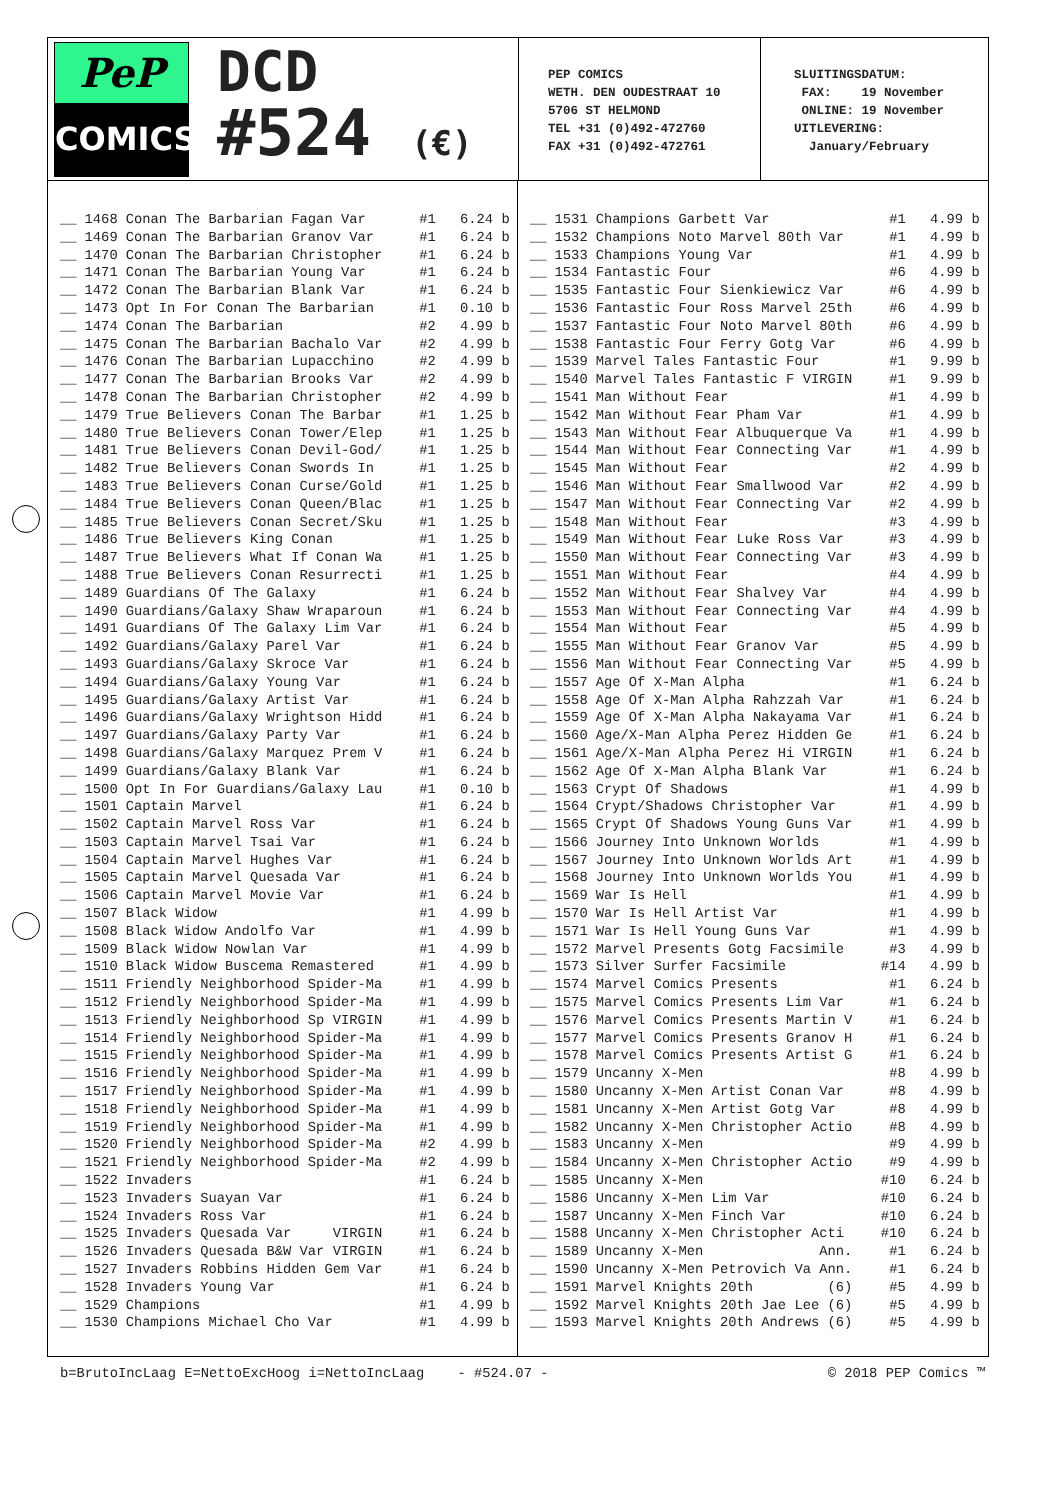PeP
COMICS
DCD
#524 (€)
PEP COMICS WETH. DEN OUDESTRAAT 10 5706 ST HELMOND TEL +31 (0)492-472760 FAX +31 (0)492-472761
SLUITINGSDATUM: FAX: 19 November ONLINE: 19 November UITLEVERING: January/February
| __ | 1468 | Conan The Barbarian Fagan Var | #1 | 6.24 b |
| __ | 1469 | Conan The Barbarian Granov Var | #1 | 6.24 b |
| __ | 1470 | Conan The Barbarian Christopher | #1 | 6.24 b |
| __ | 1471 | Conan The Barbarian Young Var | #1 | 6.24 b |
| __ | 1472 | Conan The Barbarian Blank Var | #1 | 6.24 b |
| __ | 1473 | Opt In For Conan The Barbarian | #1 | 0.10 b |
| __ | 1474 | Conan The Barbarian | #2 | 4.99 b |
| __ | 1475 | Conan The Barbarian Bachalo Var | #2 | 4.99 b |
| __ | 1476 | Conan The Barbarian Lupacchino | #2 | 4.99 b |
| __ | 1477 | Conan The Barbarian Brooks Var | #2 | 4.99 b |
| __ | 1478 | Conan The Barbarian Christopher | #2 | 4.99 b |
| __ | 1479 | True Believers Conan The Barbar | #1 | 1.25 b |
| __ | 1480 | True Believers Conan Tower/Elep | #1 | 1.25 b |
| __ | 1481 | True Believers Conan Devil-God/ | #1 | 1.25 b |
| __ | 1482 | True Believers Conan Swords In | #1 | 1.25 b |
| __ | 1483 | True Believers Conan Curse/Gold | #1 | 1.25 b |
| __ | 1484 | True Believers Conan Queen/Blac | #1 | 1.25 b |
| __ | 1485 | True Believers Conan Secret/Sku | #1 | 1.25 b |
| __ | 1486 | True Believers King Conan | #1 | 1.25 b |
| __ | 1487 | True Believers What If Conan Wa | #1 | 1.25 b |
| __ | 1488 | True Believers Conan Resurrecti | #1 | 1.25 b |
| __ | 1489 | Guardians Of The Galaxy | #1 | 6.24 b |
| __ | 1490 | Guardians/Galaxy Shaw Wraparoun | #1 | 6.24 b |
| __ | 1491 | Guardians Of The Galaxy Lim Var | #1 | 6.24 b |
| __ | 1492 | Guardians/Galaxy Parel Var | #1 | 6.24 b |
| __ | 1493 | Guardians/Galaxy Skroce Var | #1 | 6.24 b |
| __ | 1494 | Guardians/Galaxy Young Var | #1 | 6.24 b |
| __ | 1495 | Guardians/Galaxy Artist Var | #1 | 6.24 b |
| __ | 1496 | Guardians/Galaxy Wrightson Hidd | #1 | 6.24 b |
| __ | 1497 | Guardians/Galaxy Party Var | #1 | 6.24 b |
| __ | 1498 | Guardians/Galaxy Marquez Prem V | #1 | 6.24 b |
| __ | 1499 | Guardians/Galaxy Blank Var | #1 | 6.24 b |
| __ | 1500 | Opt In For Guardians/Galaxy Lau | #1 | 0.10 b |
| __ | 1501 | Captain Marvel | #1 | 6.24 b |
| __ | 1502 | Captain Marvel Ross Var | #1 | 6.24 b |
| __ | 1503 | Captain Marvel Tsai Var | #1 | 6.24 b |
| __ | 1504 | Captain Marvel Hughes Var | #1 | 6.24 b |
| __ | 1505 | Captain Marvel Quesada Var | #1 | 6.24 b |
| __ | 1506 | Captain Marvel Movie Var | #1 | 6.24 b |
| __ | 1507 | Black Widow | #1 | 4.99 b |
| __ | 1508 | Black Widow Andolfo Var | #1 | 4.99 b |
| __ | 1509 | Black Widow Nowlan Var | #1 | 4.99 b |
| __ | 1510 | Black Widow Buscema Remastered | #1 | 4.99 b |
| __ | 1511 | Friendly Neighborhood Spider-Ma | #1 | 4.99 b |
| __ | 1512 | Friendly Neighborhood Spider-Ma | #1 | 4.99 b |
| __ | 1513 | Friendly Neighborhood Sp VIRGIN | #1 | 4.99 b |
| __ | 1514 | Friendly Neighborhood Spider-Ma | #1 | 4.99 b |
| __ | 1515 | Friendly Neighborhood Spider-Ma | #1 | 4.99 b |
| __ | 1516 | Friendly Neighborhood Spider-Ma | #1 | 4.99 b |
| __ | 1517 | Friendly Neighborhood Spider-Ma | #1 | 4.99 b |
| __ | 1518 | Friendly Neighborhood Spider-Ma | #1 | 4.99 b |
| __ | 1519 | Friendly Neighborhood Spider-Ma | #1 | 4.99 b |
| __ | 1520 | Friendly Neighborhood Spider-Ma | #2 | 4.99 b |
| __ | 1521 | Friendly Neighborhood Spider-Ma | #2 | 4.99 b |
| __ | 1522 | Invaders | #1 | 6.24 b |
| __ | 1523 | Invaders Suayan Var | #1 | 6.24 b |
| __ | 1524 | Invaders Ross Var | #1 | 6.24 b |
| __ | 1525 | Invaders Quesada Var VIRGIN | #1 | 6.24 b |
| __ | 1526 | Invaders Quesada B&W Var VIRGIN | #1 | 6.24 b |
| __ | 1527 | Invaders Robbins Hidden Gem Var | #1 | 6.24 b |
| __ | 1528 | Invaders Young Var | #1 | 6.24 b |
| __ | 1529 | Champions | #1 | 4.99 b |
| __ | 1530 | Champions Michael Cho Var | #1 | 4.99 b |
| __ | 1531 | Champions Garbett Var | #1 | 4.99 b |
| __ | 1532 | Champions Noto Marvel 80th Var | #1 | 4.99 b |
| __ | 1533 | Champions Young Var | #1 | 4.99 b |
| __ | 1534 | Fantastic Four | #6 | 4.99 b |
| __ | 1535 | Fantastic Four Sienkiewicz Var | #6 | 4.99 b |
| __ | 1536 | Fantastic Four Ross Marvel 25th | #6 | 4.99 b |
| __ | 1537 | Fantastic Four Noto Marvel 80th | #6 | 4.99 b |
| __ | 1538 | Fantastic Four Ferry Gotg Var | #6 | 4.99 b |
| __ | 1539 | Marvel Tales Fantastic Four | #1 | 9.99 b |
| __ | 1540 | Marvel Tales Fantastic F VIRGIN | #1 | 9.99 b |
| __ | 1541 | Man Without Fear | #1 | 4.99 b |
| __ | 1542 | Man Without Fear Pham Var | #1 | 4.99 b |
| __ | 1543 | Man Without Fear Albuquerque Va | #1 | 4.99 b |
| __ | 1544 | Man Without Fear Connecting Var | #1 | 4.99 b |
| __ | 1545 | Man Without Fear | #2 | 4.99 b |
| __ | 1546 | Man Without Fear Smallwood Var | #2 | 4.99 b |
| __ | 1547 | Man Without Fear Connecting Var | #2 | 4.99 b |
| __ | 1548 | Man Without Fear | #3 | 4.99 b |
| __ | 1549 | Man Without Fear Luke Ross Var | #3 | 4.99 b |
| __ | 1550 | Man Without Fear Connecting Var | #3 | 4.99 b |
| __ | 1551 | Man Without Fear | #4 | 4.99 b |
| __ | 1552 | Man Without Fear Shalvey Var | #4 | 4.99 b |
| __ | 1553 | Man Without Fear Connecting Var | #4 | 4.99 b |
| __ | 1554 | Man Without Fear | #5 | 4.99 b |
| __ | 1555 | Man Without Fear Granov Var | #5 | 4.99 b |
| __ | 1556 | Man Without Fear Connecting Var | #5 | 4.99 b |
| __ | 1557 | Age Of X-Man Alpha | #1 | 6.24 b |
| __ | 1558 | Age Of X-Man Alpha Rahzzah Var | #1 | 6.24 b |
| __ | 1559 | Age Of X-Man Alpha Nakayama Var | #1 | 6.24 b |
| __ | 1560 | Age/X-Man Alpha Perez Hidden Ge | #1 | 6.24 b |
| __ | 1561 | Age/X-Man Alpha Perez Hi VIRGIN | #1 | 6.24 b |
| __ | 1562 | Age Of X-Man Alpha Blank Var | #1 | 6.24 b |
| __ | 1563 | Crypt Of Shadows | #1 | 4.99 b |
| __ | 1564 | Crypt/Shadows Christopher Var | #1 | 4.99 b |
| __ | 1565 | Crypt Of Shadows Young Guns Var | #1 | 4.99 b |
| __ | 1566 | Journey Into Unknown Worlds | #1 | 4.99 b |
| __ | 1567 | Journey Into Unknown Worlds Art | #1 | 4.99 b |
| __ | 1568 | Journey Into Unknown Worlds You | #1 | 4.99 b |
| __ | 1569 | War Is Hell | #1 | 4.99 b |
| __ | 1570 | War Is Hell Artist Var | #1 | 4.99 b |
| __ | 1571 | War Is Hell Young Guns Var | #1 | 4.99 b |
| __ | 1572 | Marvel Presents Gotg Facsimile | #3 | 4.99 b |
| __ | 1573 | Silver Surfer Facsimile | #14 | 4.99 b |
| __ | 1574 | Marvel Comics Presents | #1 | 6.24 b |
| __ | 1575 | Marvel Comics Presents Lim Var | #1 | 6.24 b |
| __ | 1576 | Marvel Comics Presents Martin V | #1 | 6.24 b |
| __ | 1577 | Marvel Comics Presents Granov H | #1 | 6.24 b |
| __ | 1578 | Marvel Comics Presents Artist G | #1 | 6.24 b |
| __ | 1579 | Uncanny X-Men | #8 | 4.99 b |
| __ | 1580 | Uncanny X-Men Artist Conan Var | #8 | 4.99 b |
| __ | 1581 | Uncanny X-Men Artist Gotg Var | #8 | 4.99 b |
| __ | 1582 | Uncanny X-Men Christopher Actio | #8 | 4.99 b |
| __ | 1583 | Uncanny X-Men | #9 | 4.99 b |
| __ | 1584 | Uncanny X-Men Christopher Actio | #9 | 4.99 b |
| __ | 1585 | Uncanny X-Men | #10 | 6.24 b |
| __ | 1586 | Uncanny X-Men Lim Var | #10 | 6.24 b |
| __ | 1587 | Uncanny X-Men Finch Var | #10 | 6.24 b |
| __ | 1588 | Uncanny X-Men Christopher Acti | #10 | 6.24 b |
| __ | 1589 | Uncanny X-Men Ann. | #1 | 6.24 b |
| __ | 1590 | Uncanny X-Men Petrovich Va Ann. | #1 | 6.24 b |
| __ | 1591 | Marvel Knights 20th (6) | #5 | 4.99 b |
| __ | 1592 | Marvel Knights 20th Jae Lee (6) | #5 | 4.99 b |
| __ | 1593 | Marvel Knights 20th Andrews (6) | #5 | 4.99 b |
b=BrutoIncLaag E=NettoExcHoog i=NettoIncLaag - #524.07 - © 2018 PEP Comics ™